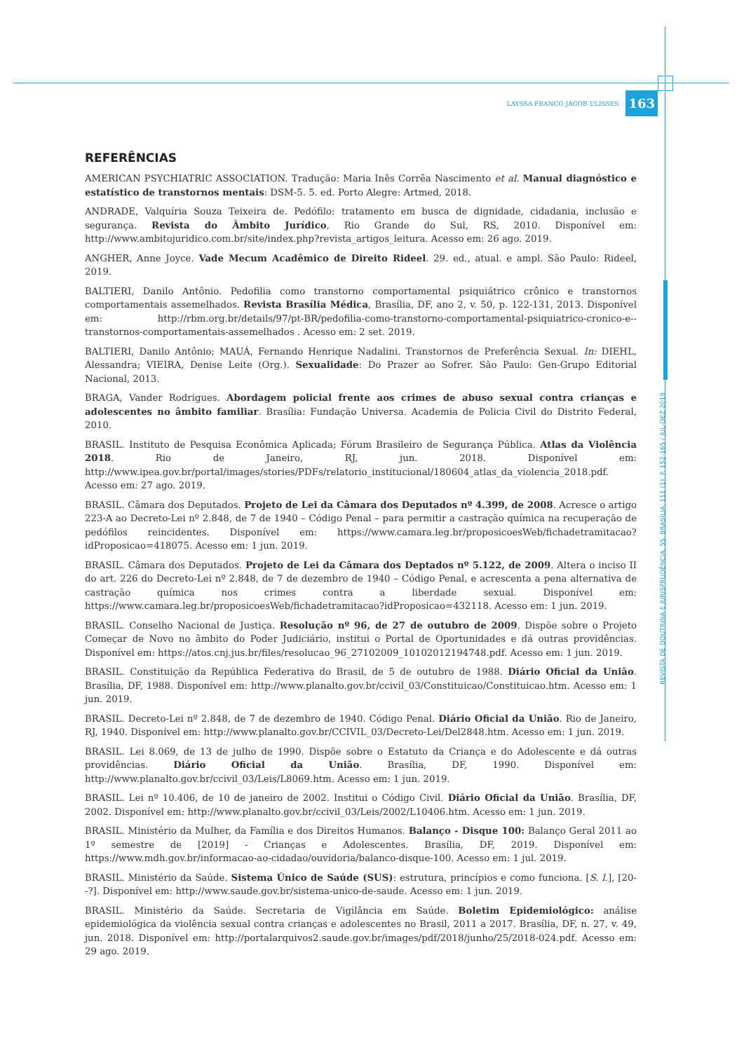LAYSSA FRANCO JACOB ULISSES 163
REVISTA DE DOUTRINA E JURISPRUDÊNCIA. 55. BRASÍLIA. 111 (1). P. 152-165 / JUL-DEZ 2019
REFERÊNCIAS
AMERICAN PSYCHIATRIC ASSOCIATION. Tradução: Maria Inês Corrêa Nascimento et al. Manual diagnóstico e estatístico de transtornos mentais: DSM-5. 5. ed. Porto Alegre: Artmed, 2018.
ANDRADE, Valquíria Souza Teixeira de. Pedófilo: tratamento em busca de dignidade, cidadania, inclusão e segurança. Revista do Âmbito Jurídico, Rio Grande do Sul, RS, 2010. Disponível em: http://www.ambitojuridico.com.br/site/index.php?revista_artigos_leitura. Acesso em: 26 ago. 2019.
ANGHER, Anne Joyce. Vade Mecum Acadêmico de Direito Rideel. 29. ed., atual. e ampl. São Paulo: Rideel, 2019.
BALTIERI, Danilo Antônio. Pedofilia como transtorno comportamental psiquiátrico crônico e transtornos comportamentais assemelhados. Revista Brasília Médica, Brasília, DF, ano 2, v. 50, p. 122-131, 2013. Disponível em: http://rbm.org.br/details/97/pt-BR/pedofilia-como-transtorno-comportamental-psiquiatrico-cronico-e--transtornos-comportamentais-assemelhados . Acesso em: 2 set. 2019.
BALTIERI, Danilo Antônio; MAUÁ, Fernando Henrique Nadalini. Transtornos de Preferência Sexual. In: DIEHL, Alessandra; VIEIRA, Denise Leite (Org.). Sexualidade: Do Prazer ao Sofrer. São Paulo: Gen-Grupo Editorial Nacional, 2013.
BRAGA, Vander Rodrigues. Abordagem policial frente aos crimes de abuso sexual contra crianças e adolescentes no âmbito familiar. Brasília: Fundação Universa. Academia de Policia Civil do Distrito Federal, 2010.
BRASIL. Instituto de Pesquisa Econômica Aplicada; Fórum Brasileiro de Segurança Pública. Atlas da Violência 2018. Rio de Janeiro, RJ, jun. 2018. Disponível em: http://www.ipea.gov.br/portal/images/stories/PDFs/relatorio_institucional/180604_atlas_da_violencia_2018.pdf. Acesso em: 27 ago. 2019.
BRASIL. Câmara dos Deputados. Projeto de Lei da Câmara dos Deputados nº 4.399, de 2008. Acresce o artigo 223-A ao Decreto-Lei nº 2.848, de 7 de 1940 – Código Penal – para permitir a castração química na recuperação de pedófilos reincidentes. Disponível em: https://www.camara.leg.br/proposicoesWeb/fichadetramitacao?idProposicao=418075. Acesso em: 1 jun. 2019.
BRASIL. Câmara dos Deputados. Projeto de Lei da Câmara dos Deptados nº 5.122, de 2009. Altera o inciso II do art. 226 do Decreto-Lei nº 2.848, de 7 de dezembro de 1940 – Código Penal, e acrescenta a pena alternativa de castração química nos crimes contra a liberdade sexual. Disponível em: https://www.camara.leg.br/proposicoesWeb/fichadetramitacao?idProposicao=432118. Acesso em: 1 jun. 2019.
BRASIL. Conselho Nacional de Justiça. Resolução nº 96, de 27 de outubro de 2009. Dispõe sobre o Projeto Começar de Novo no âmbito do Poder Judiciário, institui o Portal de Oportunidades e dá outras providências. Disponível em: https://atos.cnj.jus.br/files/resolucao_96_27102009_10102012194748.pdf. Acesso em: 1 jun. 2019.
BRASIL. Constituição da República Federativa do Brasil, de 5 de outubro de 1988. Diário Oficial da União. Brasília, DF, 1988. Disponível em: http://www.planalto.gov.br/ccivil_03/Constituicao/Constituicao.htm. Acesso em: 1 jun. 2019.
BRASIL. Decreto-Lei nº 2.848, de 7 de dezembro de 1940. Código Penal. Diário Oficial da União. Rio de Janeiro, RJ, 1940. Disponível em: http://www.planalto.gov.br/CCIVIL_03/Decreto-Lei/Del2848.htm. Acesso em: 1 jun. 2019.
BRASIL. Lei 8.069, de 13 de julho de 1990. Dispõe sobre o Estatuto da Criança e do Adolescente e dá outras providências. Diário Oficial da União. Brasília, DF, 1990. Disponível em: http://www.planalto.gov.br/ccivil_03/Leis/L8069.htm. Acesso em: 1 jun. 2019.
BRASIL. Lei nº 10.406, de 10 de janeiro de 2002. Institui o Código Civil. Diário Oficial da União. Brasília, DF, 2002. Disponível em: http://www.planalto.gov.br/ccivil_03/Leis/2002/L10406.htm. Acesso em: 1 jun. 2019.
BRASIL. Ministério da Mulher, da Família e dos Direitos Humanos. Balanço - Disque 100: Balanço Geral 2011 ao 1º semestre de [2019] - Crianças e Adolescentes. Brasília, DF, 2019. Disponível em: https://www.mdh.gov.br/informacao-ao-cidadao/ouvidoria/balanco-disque-100. Acesso em: 1 jul. 2019.
BRASIL. Ministério da Saúde. Sistema Único de Saúde (SUS): estrutura, princípios e como funciona. [S. l.], [20--?]. Disponível em: http://www.saude.gov.br/sistema-unico-de-saude. Acesso em: 1 jun. 2019.
BRASIL. Ministério da Saúde. Secretaria de Vigilância em Saúde. Boletim Epidemiológico: análise epidemiológica da violência sexual contra crianças e adolescentes no Brasil, 2011 a 2017. Brasília, DF, n. 27, v. 49, jun. 2018. Disponível em: http://portalarquivos2.saude.gov.br/images/pdf/2018/junho/25/2018-024.pdf. Acesso em: 29 ago. 2019.